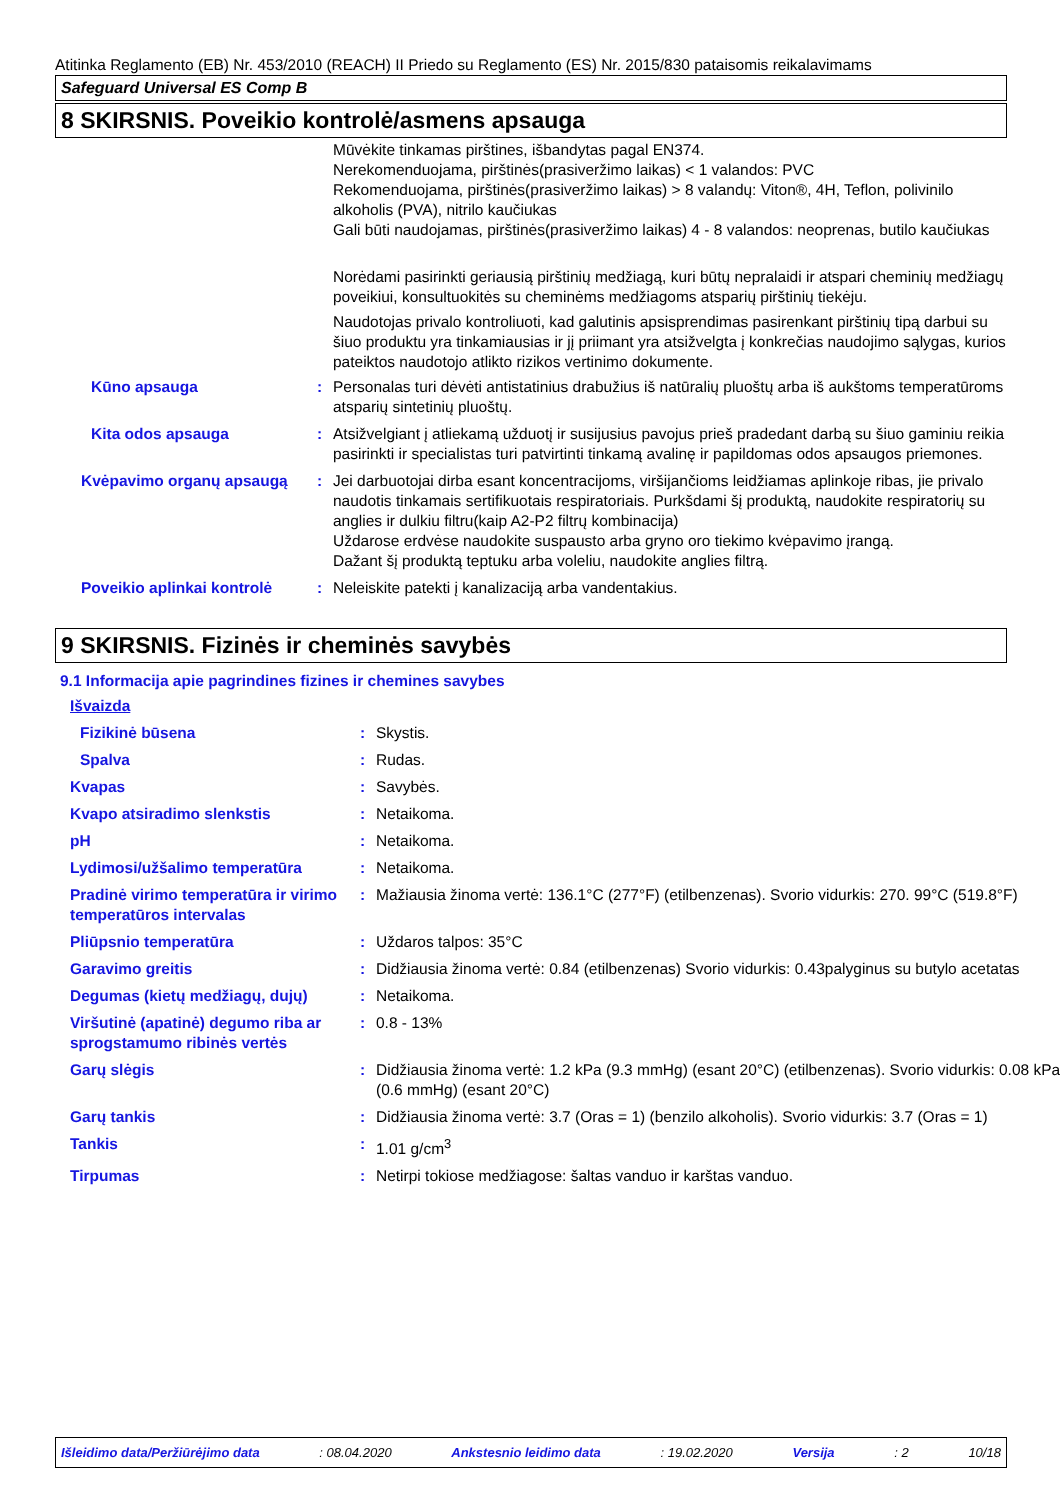Atitinka Reglamento (EB) Nr. 453/2010 (REACH) II Priedo su Reglamento (ES) Nr. 2015/830 pataisomis reikalavimams
Safeguard Universal ES Comp B
8 SKIRSNIS. Poveikio kontrolė/asmens apsauga
| | | Mūvėkite tinkamas pirštines, išbandytas pagal EN374. Nerekomenduojama, pirštinės(prasiveržimo laikas) < 1 valandos: PVC Rekomenduojama, pirštinės(prasiveržimo laikas) > 8 valandų: Viton®, 4H, Teflon, polivinilo alkoholis (PVA), nitrilo kaučiukas Gali būti naudojamas, pirštinės(prasiveržimo laikas) 4 - 8 valandos: neoprenas, butilo kaučiukas Norėdami pasirinkti geriausią pirštinių medžiagą, kuri būtų nepralaidi ir atspari cheminių medžiagų poveikiui, konsultuokitės su cheminėms medžiagoms atsparių pirštinių tiekėju. Naudotojas privalo kontroliuoti, kad galutinis apsisprendimas pasirenkant pirštinių tipą darbui su šiuo produktu yra tinkamiausias ir jį priimant yra atsižvelgta į konkrečias naudojimo sąlygas, kurios pateiktos naudotojo atlikto rizikos vertinimo dokumente. |
| Kūno apsauga | : | Personalas turi dėvėti antistatinius drabužius iš natūralių pluoštų arba iš aukštoms temperatūroms atsparių sintetinių pluoštų. |
| Kita odos apsauga | : | Atsižvelgiant į atliekamą užduotį ir susijusius pavojus prieš pradedant darbą su šiuo gaminiu reikia pasirinkti ir specialistas turi patvirtinti tinkamą avalinę ir papildomas odos apsaugos priemones. |
| Kvėpavimo organų apsaugą | : | Jei darbuotojai dirba esant koncentracijoms, viršijančioms leidžiamas aplinkoje ribas, jie privalo naudotis tinkamais sertifikuotais respiratoriais. Purkšdami šį produktą, naudokite respiratorių su anglies ir dulkiu filtru(kaip A2-P2 filtrų kombinacija) Uždarose erdvėse naudokite suspausto arba gryno oro tiekimo kvėpavimo įrangą. Dažant šį produktą teptuku arba voleliu, naudokite anglies filtrą. |
| Poveikio aplinkai kontrolė | : | Neleiskite patekti į kanalizaciją arba vandentakius. |
9 SKIRSNIS. Fizinės ir cheminės savybės
9.1 Informacija apie pagrindines fizines ir chemines savybes
| Išvaizda | | |
| Fizikinė būsena | : | Skystis. |
| Spalva | : | Rudas. |
| Kvapas | : | Savybės. |
| Kvapo atsiradimo slenkstis | : | Netaikoma. |
| pH | : | Netaikoma. |
| Lydimosi/užšalimo temperatūra | : | Netaikoma. |
| Pradinė virimo temperatūra ir virimo temperatūros intervalas | : | Mažiausia žinoma vertė: 136.1°C (277°F) (etilbenzenas). Svorio vidurkis: 270. 99°C (519.8°F) |
| Pliūpsnio temperatūra | : | Uždaros talpos: 35°C |
| Garavimo greitis | : | Didžiausia žinoma vertė: 0.84 (etilbenzenas) Svorio vidurkis: 0.43palyginus su butylo acetatas |
| Degumas (kietų medžiagų, dujų) | : | Netaikoma. |
| Viršutinė (apatinė) degumo riba ar sprogstamumo ribinės vertės | : | 0.8 - 13% |
| Garų slėgis | : | Didžiausia žinoma vertė: 1.2 kPa (9.3 mmHg) (esant 20°C) (etilbenzenas). Svorio vidurkis: 0.08 kPa (0.6 mmHg) (esant 20°C) |
| Garų tankis | : | Didžiausia žinoma vertė: 3.7 (Oras = 1) (benzilo alkoholis). Svorio vidurkis: 3.7 (Oras = 1) |
| Tankis | : | 1.01 g/cm<sup>3</sup> |
| Tirpumas | : | Netirpi tokiose medžiagose: šaltas vanduo ir karštas vanduo. |
Išleidimo data/Peržiūrėjimo data : 08.04.2020 Ankstesnio leidimo data : 19.02.2020 Versija : 2 10/18